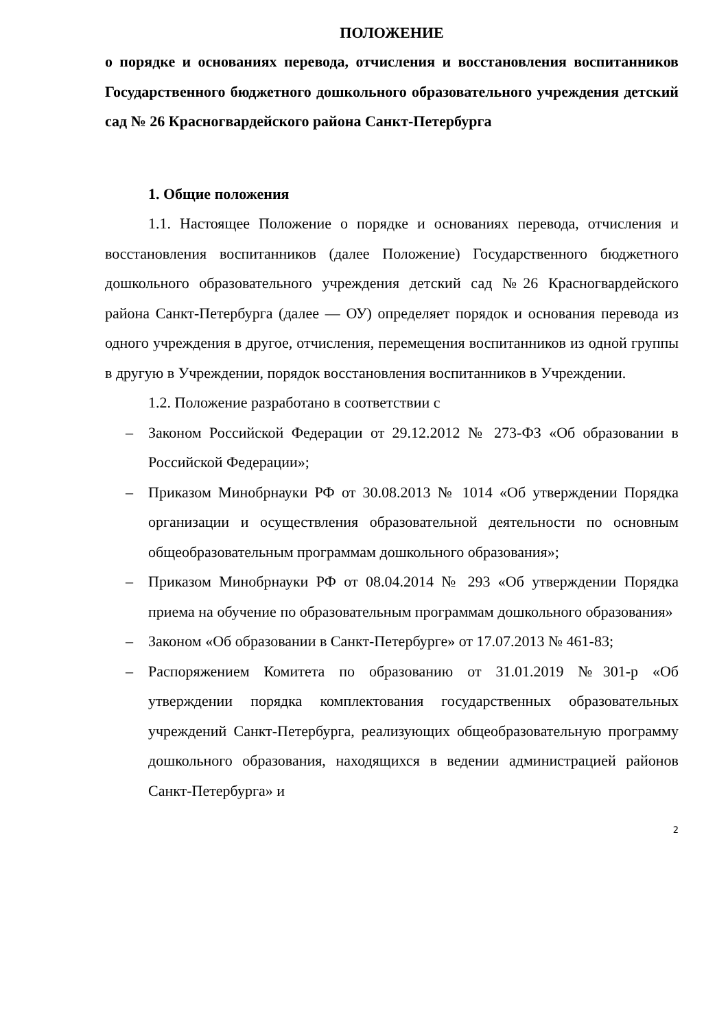ПОЛОЖЕНИЕ
о порядке и основаниях перевода, отчисления и восстановления воспитанников Государственного бюджетного дошкольного образовательного учреждения детский сад № 26 Красногвардейского района Санкт-Петербурга
1. Общие положения
1.1. Настоящее Положение о порядке и основаниях перевода, отчисления и восстановления воспитанников (далее Положение) Государственного бюджетного дошкольного образовательного учреждения детский сад №26 Красногвардейского района Санкт-Петербурга (далее — ОУ) определяет порядок и основания перевода из одного учреждения в другое, отчисления, перемещения воспитанников из одной группы в другую в Учреждении, порядок восстановления воспитанников в Учреждении.
1.2. Положение разработано в соответствии с
– Законом Российской Федерации от 29.12.2012 № 273-ФЗ «Об образовании в Российской Федерации»;
– Приказом Минобрнауки РФ от 30.08.2013 № 1014 «Об утверждении Порядка организации и осуществления образовательной деятельности по основным общеобразовательным программам дошкольного образования»;
– Приказом Минобрнауки РФ от 08.04.2014 № 293 «Об утверждении Порядка приема на обучение по образовательным программам дошкольного образования»
– Законом «Об образовании в Санкт-Петербурге» от 17.07.2013 № 461-83;
– Распоряжением Комитета по образованию от 31.01.2019 №301-р «Об утверждении порядка комплектования государственных образовательных учреждений Санкт-Петербурга, реализующих общеобразовательную программу дошкольного образования, находящихся в ведении администрацией районов Санкт-Петербурга» и
2